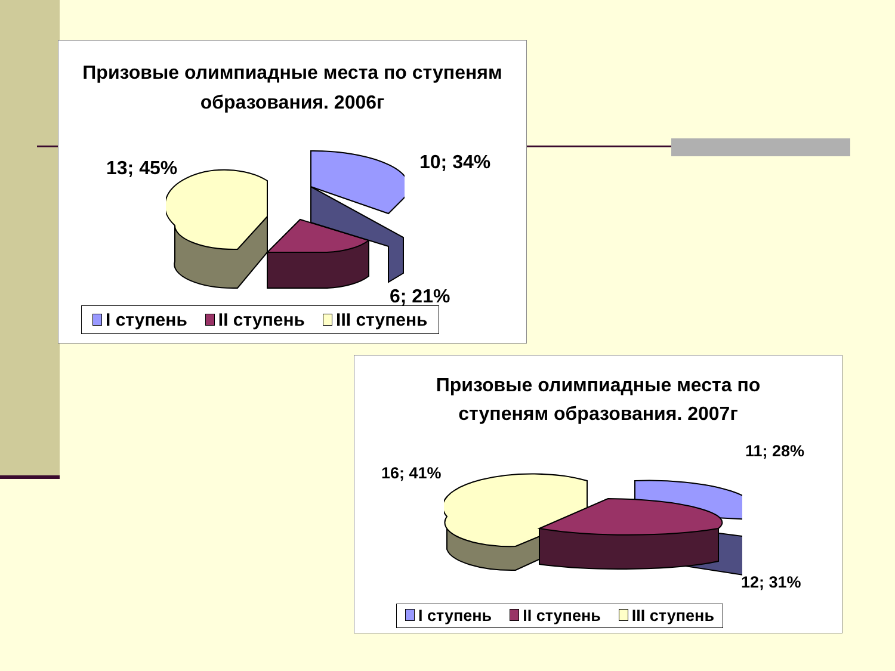Призовые олимпиадные места по ступеням
образования. 2006г
13; 45% 10; 34%
6; 21%
I ступень II ступень III ступень
Призовые олимпиадные места по
ступеням образования. 2007г
16; 41%
11; 28%
12; 31%
I ступень II ступень III ступень